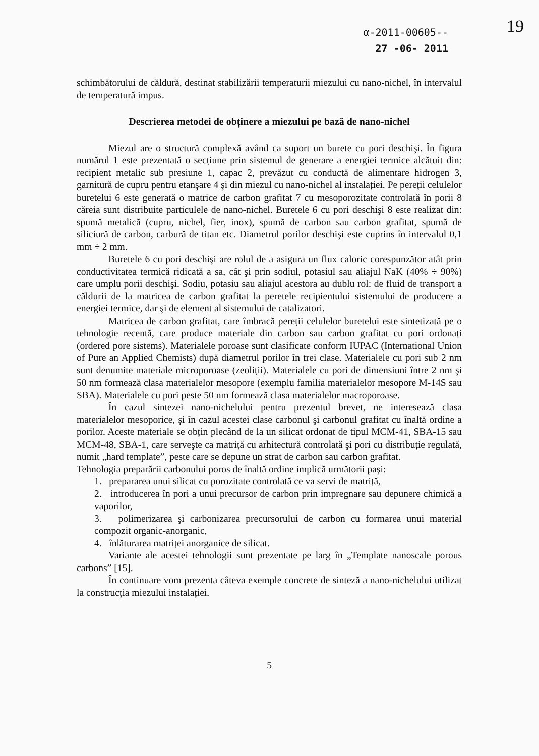α-2011-00605--
27 -06- 2011
19
schimbătorului de căldură, destinat stabilizării temperaturii miezului cu nano-nichel, în intervalul de temperatură impus.
Descrierea metodei de obținere a miezului pe bază de nano-nichel
Miezul are o structură complexă având ca suport un burete cu pori deschişi. În figura numărul 1 este prezentată o secțiune prin sistemul de generare a energiei termice alcătuit din: recipient metalic sub presiune 1, capac 2, prevăzut cu conductă de alimentare hidrogen 3, garnitură de cupru pentru etanşare 4 şi din miezul cu nano-nichel al instalației. Pe pereții celulelor buretelui 6 este generată o matrice de carbon grafitat 7 cu mesoporozitate controlată în porii 8 căreia sunt distribuite particulele de nano-nichel. Buretele 6 cu pori deschişi 8 este realizat din: spumă metalică (cupru, nichel, fier, inox), spumă de carbon sau carbon grafitat, spumă de siliciură de carbon, carbură de titan etc. Diametrul porilor deschişi este cuprins în intervalul 0,1 mm ÷ 2 mm.
Buretele 6 cu pori deschişi are rolul de a asigura un flux caloric corespunzător atât prin conductivitatea termică ridicată a sa, cât şi prin sodiul, potasiul sau aliajul NaK (40% ÷ 90%) care umplu porii deschişi. Sodiu, potasiu sau aliajul acestora au dublu rol: de fluid de transport a căldurii de la matricea de carbon grafitat la peretele recipientului sistemului de producere a energiei termice, dar şi de element al sistemului de catalizatori.
Matricea de carbon grafitat, care îmbracă pereții celulelor buretelui este sintetizată pe o tehnologie recentă, care produce materiale din carbon sau carbon grafitat cu pori ordonați (ordered pore sistems). Materialele poroase sunt clasificate conform IUPAC (International Union of Pure an Applied Chemists) după diametrul porilor în trei clase. Materialele cu pori sub 2 nm sunt denumite materiale microporoase (zeoliții). Materialele cu pori de dimensiuni între 2 nm şi 50 nm formează clasa materialelor mesopore (exemplu familia materialelor mesopore M-14S sau SBA). Materialele cu pori peste 50 nm formează clasa materialelor macroporoase.
În cazul sintezei nano-nichelului pentru prezentul brevet, ne interesează clasa materialelor mesoporice, şi în cazul acestei clase carbonul şi carbonul grafitat cu înaltă ordine a porilor. Aceste materiale se obțin plecând de la un silicat ordonat de tipul MCM-41, SBA-15 sau MCM-48, SBA-1, care serveşte ca matriță cu arhitectură controlată şi pori cu distribuție regulată, numit „hard template”, peste care se depune un strat de carbon sau carbon grafitat.
Tehnologia preparării carbonului poros de înaltă ordine implică următorii paşi:
1. prepararea unui silicat cu porozitate controlată ce va servi de matriță,
2. introducerea în pori a unui precursor de carbon prin impregnare sau depunere chimică a vaporilor,
3. polimerizarea şi carbonizarea precursorului de carbon cu formarea unui material compozit organic-anorganic,
4. înlăturarea matriței anorganice de silicat.
Variante ale acestei tehnologii sunt prezentate pe larg în „Template nanoscale porous carbons” [15].
În continuare vom prezenta câteva exemple concrete de sinteză a nano-nichelului utilizat la construcția miezului instalației.
5